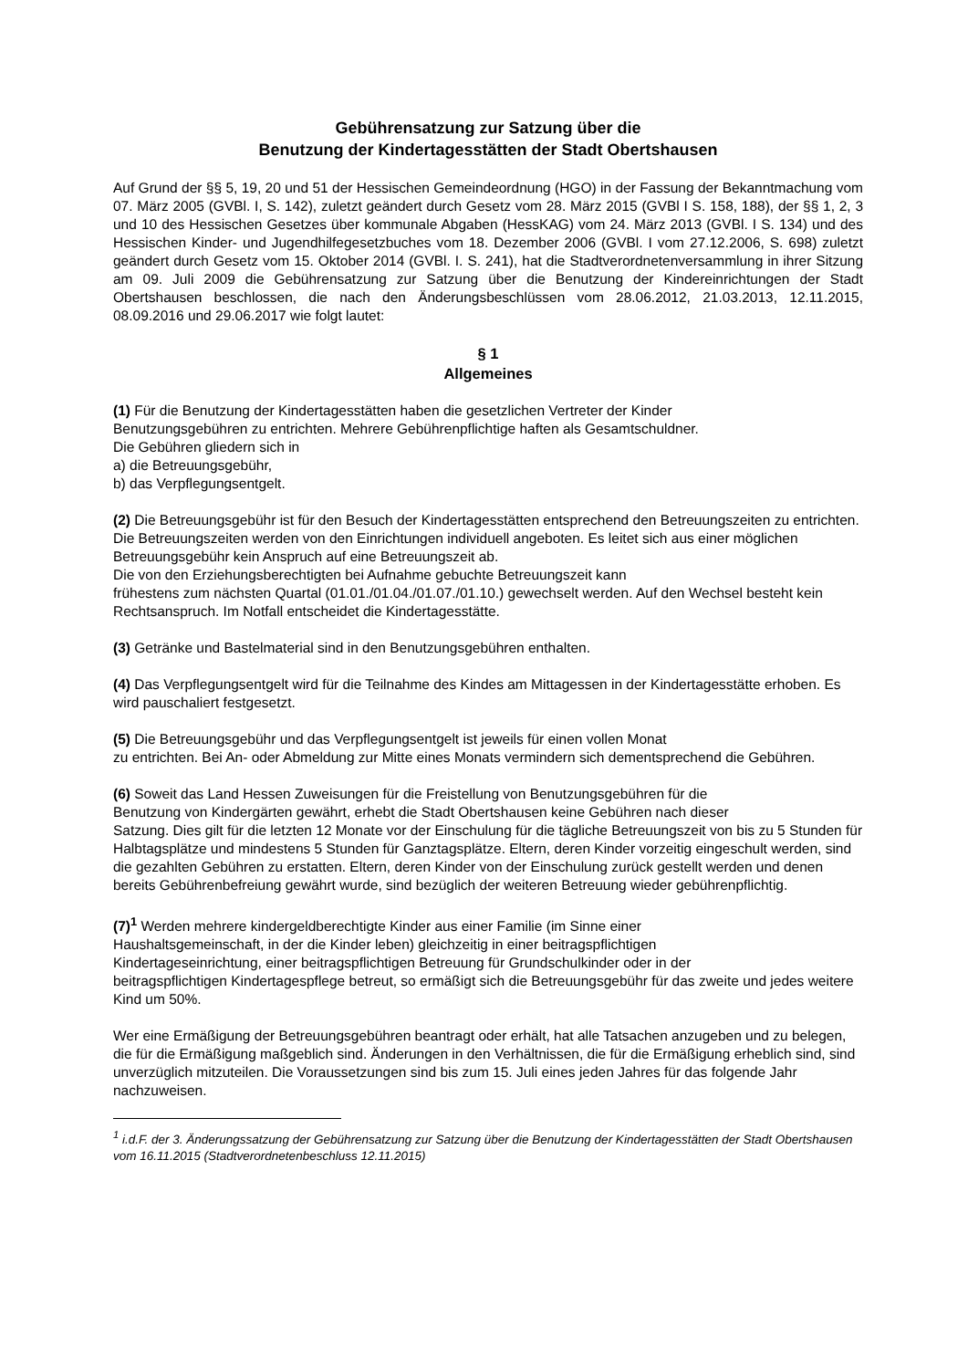Gebührensatzung zur Satzung über die
Benutzung der Kindertagesstätten der Stadt Obertshausen
Auf Grund der §§ 5, 19, 20 und 51 der Hessischen Gemeindeordnung (HGO) in der Fassung der Bekanntmachung vom 07. März 2005 (GVBl. I, S. 142), zuletzt geändert durch Gesetz vom 28. März 2015 (GVBl I S. 158, 188), der §§ 1, 2, 3 und 10 des Hessischen Gesetzes über kommunale Abgaben (HessKAG) vom 24. März 2013 (GVBl. I S. 134) und des Hessischen Kinder- und Jugendhilfegesetzbuches vom 18. Dezember 2006 (GVBl. I vom 27.12.2006, S. 698) zuletzt geändert durch Gesetz vom 15. Oktober 2014 (GVBl. I. S. 241), hat die Stadtverordnetenversammlung in ihrer Sitzung am 09. Juli 2009 die Gebührensatzung zur Satzung über die Benutzung der Kindereinrichtungen der Stadt Obertshausen beschlossen, die nach den Änderungsbeschlüssen vom 28.06.2012, 21.03.2013, 12.11.2015, 08.09.2016 und 29.06.2017 wie folgt lautet:
§ 1
Allgemeines
(1) Für die Benutzung der Kindertagesstätten haben die gesetzlichen Vertreter der Kinder
Benutzungsgebühren zu entrichten. Mehrere Gebührenpflichtige haften als Gesamtschuldner.
Die Gebühren gliedern sich in
a) die Betreuungsgebühr,
b) das Verpflegungsentgelt.
(2) Die Betreuungsgebühr ist für den Besuch der Kindertagesstätten entsprechend den Betreuungszeiten zu entrichten. Die Betreuungszeiten werden von den Einrichtungen individuell angeboten. Es leitet sich aus einer möglichen Betreuungsgebühr kein Anspruch auf eine Betreuungszeit ab.
Die von den Erziehungsberechtigten bei Aufnahme gebuchte Betreuungszeit kann
frühestens zum nächsten Quartal (01.01./01.04./01.07./01.10.) gewechselt werden. Auf den Wechsel besteht kein Rechtsanspruch. Im Notfall entscheidet die Kindertagesstätte.
(3) Getränke und Bastelmaterial sind in den Benutzungsgebühren enthalten.
(4) Das Verpflegungsentgelt wird für die Teilnahme des Kindes am Mittagessen in der Kindertagesstätte erhoben. Es wird pauschaliert festgesetzt.
(5) Die Betreuungsgebühr und das Verpflegungsentgelt ist jeweils für einen vollen Monat
zu entrichten. Bei An- oder Abmeldung zur Mitte eines Monats vermindern sich dementsprechend die Gebühren.
(6) Soweit das Land Hessen Zuweisungen für die Freistellung von Benutzungsgebühren für die
Benutzung von Kindergärten gewährt, erhebt die Stadt Obertshausen keine Gebühren nach dieser
Satzung. Dies gilt für die letzten 12 Monate vor der Einschulung für die tägliche Betreuungszeit von bis zu 5 Stunden für Halbtagsplätze und mindestens 5 Stunden für Ganztagsplätze. Eltern, deren Kinder vorzeitig eingeschult werden, sind die gezahlten Gebühren zu erstatten. Eltern, deren Kinder von der Einschulung zurück gestellt werden und denen bereits Gebührenbefreiung gewährt wurde, sind bezüglich der weiteren Betreuung wieder gebührenpflichtig.
(7)<sup>1</sup> Werden mehrere kindergeldberechtigte Kinder aus einer Familie (im Sinne einer
Haushaltsgemeinschaft, in der die Kinder leben) gleichzeitig in einer beitragspflichtigen
Kindertageseinrichtung, einer beitragspflichtigen Betreuung für Grundschulkinder oder in der
beitragspflichtigen Kindertagespflege betreut, so ermäßigt sich die Betreuungsgebühr für das zweite und jedes weitere Kind um 50%.
Wer eine Ermäßigung der Betreuungsgebühren beantragt oder erhält, hat alle Tatsachen anzugeben und zu belegen, die für die Ermäßigung maßgeblich sind. Änderungen in den Verhältnissen, die für die Ermäßigung erheblich sind, sind unverzüglich mitzuteilen. Die Voraussetzungen sind bis zum 15. Juli eines jeden Jahres für das folgende Jahr nachzuweisen.
<sup>1</sup> i.d.F. der 3. Änderungssatzung der Gebührensatzung zur Satzung über die Benutzung der Kindertagesstätten der Stadt Obertshausen vom 16.11.2015 (Stadtverordnetenbeschluss 12.11.2015)